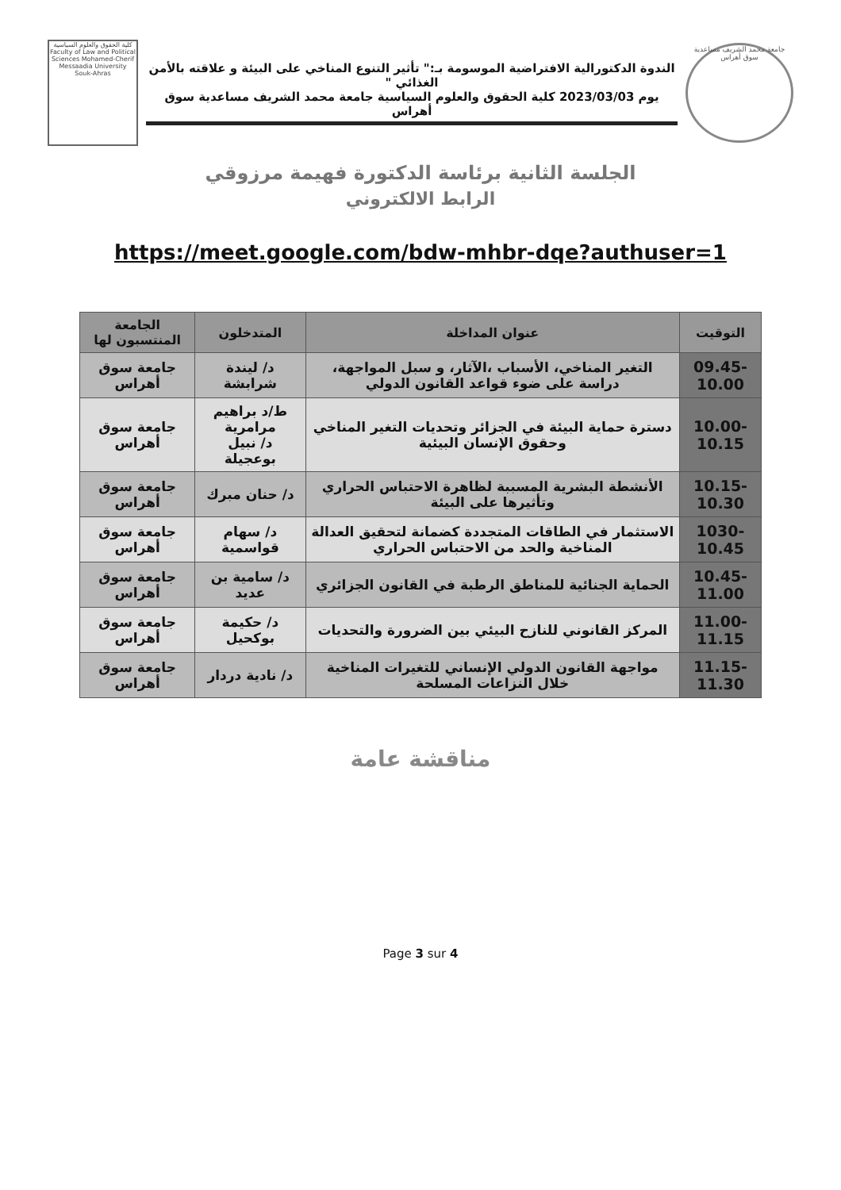جامعة محمد الشريف مساعدية سوق أهراس
الندوة الدكتورالية الافتراضية الموسومة بـ:" تأثير التنوع المناخي على البيئة و علاقته بالأمن الغذائي "
يوم 2023/03/03 كلية الحقوق والعلوم السياسية جامعة محمد الشريف مساعدية سوق أهراس
كلية الحقوق والعلوم السياسية Faculty of Law and Political Sciences Mohamed-Cherif Messaadia University Souk-Ahras
الجلسة الثانية برئاسة الدكتورة فهيمة مرزوقي
الرابط الالكتروني
https://meet.google.com/bdw-mhbr-dqe?authuser=1
| التوقيت | عنوان المداخلة | المتدخلون | الجامعة المنتسبون لها |
| --- | --- | --- | --- |
| -09.45 10.00 | التغير المناخي، الأسباب ،الآثار، و سبل المواجهة، دراسة على ضوء قواعد القانون الدولي | د/ ليندة شرابشة | جامعة سوق أهراس |
| -10.00 10.15 | دسترة حماية البيئة في الجزائر وتحديات التغير المناخي وحقوق الإنسان البيئية | ط/د براهيم مرامرية د/ نبيل بوعجيلة | جامعة سوق أهراس |
| -10.15 10.30 | الأنشطة البشرية المسببة لظاهرة الاحتباس الحراري وتأثيرها على البيئة | د/ حنان مبرك | جامعة سوق أهراس |
| -1030 10.45 | الاستثمار في الطاقات المتجددة كضمانة لتحقيق العدالة المناخية والحد من الاحتباس الحراري | د/ سهام قواسمية | جامعة سوق أهراس |
| -10.45 11.00 | الحماية الجنائية للمناطق الرطبة في القانون الجزائري | د/ سامية بن عديد | جامعة سوق أهراس |
| -11.00 11.15 | المركز القانوني للنازح البيئي بين الضرورة والتحديات | د/ حكيمة بوكحيل | جامعة سوق أهراس |
| -11.15 11.30 | مواجهة القانون الدولي الإنساني للتغيرات المناخية خلال النزاعات المسلحة | د/ نادية دردار | جامعة سوق أهراس |
مناقشة عامة
Page 3 sur 4